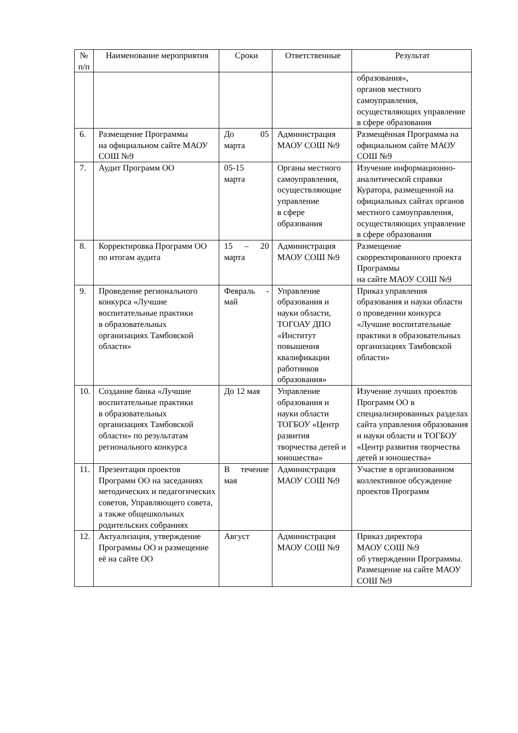| № п/п | Наименование мероприятия | Сроки | Ответственные | Результат |
| --- | --- | --- | --- | --- |
| | | | | образования», органов местного самоуправления, осуществляющих управление в сфере образования |
| 6. | Размещение Программы на официальном сайте МАОУ СОШ №9 | До 05 марта | Администрация МАОУ СОШ №9 | Размещённая Программа на официальном сайте МАОУ СОШ №9 |
| 7. | Аудит Программ ОО | 05-15 марта | Органы местного самоуправления, осуществляющие управление в сфере образования | Изучение информационно-аналитической справки Куратора, размещенной на официальных сайтах органов местного самоуправления, осуществляющих управление в сфере образования |
| 8. | Корректировка Программ ОО по итогам аудита | 15 – 20 марта | Администрация МАОУ СОШ №9 | Размещение скорректированного проекта Программы на сайте МАОУ СОШ №9 |
| 9. | Проведение регионального конкурса «Лучшие воспитательные практики в образовательных организациях Тамбовской области» | Февраль - май | Управление образования и науки области, ТОГОАУ ДПО «Институт повышения квалификации работников образования» | Приказ управления образования и науки области о проведении конкурса «Лучшие воспитательные практики в образовательных организациях Тамбовской области» |
| 10. | Создание банка «Лучшие воспитательные практики в образовательных организациях Тамбовской области» по результатам регионального конкурса | До 12 мая | Управление образования и науки области ТОГБОУ «Центр развития творчества детей и юношества» | Изучение лучших проектов Программ ОО в специализированных разделах сайта управления образования и науки области и ТОГБОУ «Центр развития творчества детей и юношества» |
| 11. | Презентация проектов Программ ОО на заседаниях методических и педагогических советов, Управляющего совета, а также общешкольных родительских собраниях | В течение мая | Администрация МАОУ СОШ №9 | Участие в организованном коллективное обсуждение проектов Программ |
| 12. | Актуализация, утверждение Программы ОО и размещение её на сайте ОО | Август | Администрация МАОУ СОШ №9 | Приказ директора МАОУ СОШ №9 об утверждении Программы. Размещение на сайте МАОУ СОШ №9 |